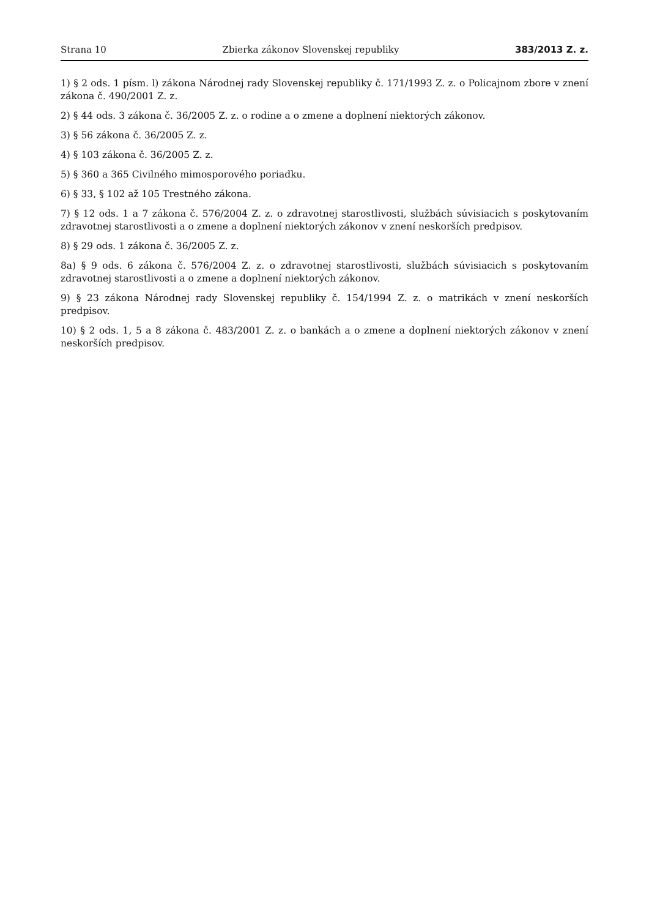Strana 10 Zbierka zákonov Slovenskej republiky 383/2013 Z. z.
1) § 2 ods. 1 písm. l) zákona Národnej rady Slovenskej republiky č. 171/1993 Z. z. o Policajnom zbore v znení zákona č. 490/2001 Z. z.
2) § 44 ods. 3 zákona č. 36/2005 Z. z. o rodine a o zmene a doplnení niektorých zákonov.
3) § 56 zákona č. 36/2005 Z. z.
4) § 103 zákona č. 36/2005 Z. z.
5) § 360 a 365 Civilného mimosporového poriadku.
6) § 33, § 102 až 105 Trestného zákona.
7) § 12 ods. 1 a 7 zákona č. 576/2004 Z. z. o zdravotnej starostlivosti, službách súvisiacich s poskytovaním zdravotnej starostlivosti a o zmene a doplnení niektorých zákonov v znení neskorších predpisov.
8) § 29 ods. 1 zákona č. 36/2005 Z. z.
8a) § 9 ods. 6 zákona č. 576/2004 Z. z. o zdravotnej starostlivosti, službách súvisiacich s poskytovaním zdravotnej starostlivosti a o zmene a doplnení niektorých zákonov.
9) § 23 zákona Národnej rady Slovenskej republiky č. 154/1994 Z. z. o matrikách v znení neskorších predpisov.
10) § 2 ods. 1, 5 a 8 zákona č. 483/2001 Z. z. o bankách a o zmene a doplnení niektorých zákonov v znení neskorších predpisov.